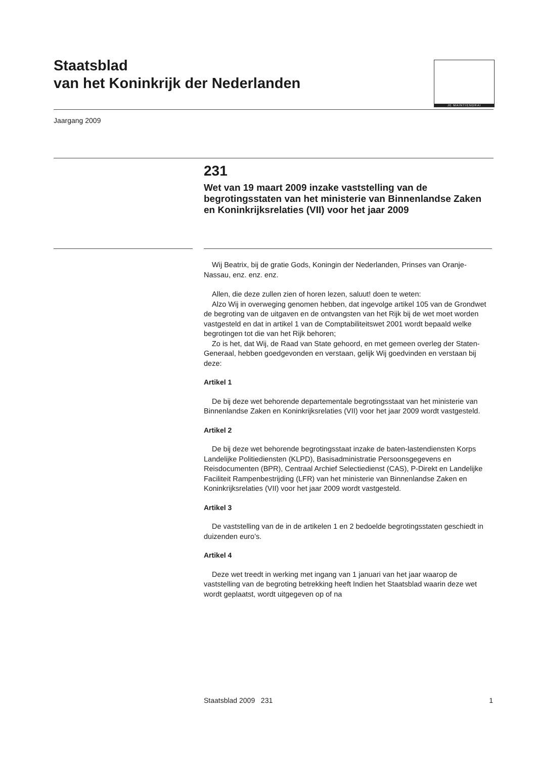Staatsblad
van het Koninkrijk der Nederlanden
JE MAINTIENDRAI
Jaargang 2009
231
Wet van 19 maart 2009 inzake vaststelling van de begrotingsstaten van het ministerie van Binnenlandse Zaken en Koninkrijksrelaties (VII) voor het jaar 2009
Wij Beatrix, bij de gratie Gods, Koningin der Nederlanden, Prinses van Oranje-Nassau, enz. enz. enz.
Allen, die deze zullen zien of horen lezen, saluut! doen te weten:
Alzo Wij in overweging genomen hebben, dat ingevolge artikel 105 van de Grondwet de begroting van de uitgaven en de ontvangsten van het Rijk bij de wet moet worden vastgesteld en dat in artikel 1 van de Comptabiliteitswet 2001 wordt bepaald welke begrotingen tot die van het Rijk behoren;
Zo is het, dat Wij, de Raad van State gehoord, en met gemeen overleg der Staten-Generaal, hebben goedgevonden en verstaan, gelijk Wij goedvinden en verstaan bij deze:
Artikel 1
De bij deze wet behorende departementale begrotingsstaat van het ministerie van Binnenlandse Zaken en Koninkrijksrelaties (VII) voor het jaar 2009 wordt vastgesteld.
Artikel 2
De bij deze wet behorende begrotingsstaat inzake de baten-lastendiensten Korps Landelijke Politiediensten (KLPD), Basisadministratie Persoonsgegevens en Reisdocumenten (BPR), Centraal Archief Selectiedienst (CAS), P-Direkt en Landelijke Faciliteit Rampenbestrijding (LFR) van het ministerie van Binnenlandse Zaken en Koninkrijksrelaties (VII) voor het jaar 2009 wordt vastgesteld.
Artikel 3
De vaststelling van de in de artikelen 1 en 2 bedoelde begrotingsstaten geschiedt in duizenden euro’s.
Artikel 4
Deze wet treedt in werking met ingang van 1 januari van het jaar waarop de vaststelling van de begroting betrekking heeft Indien het Staatsblad waarin deze wet wordt geplaatst, wordt uitgegeven op of na
Staatsblad 2009 231 1